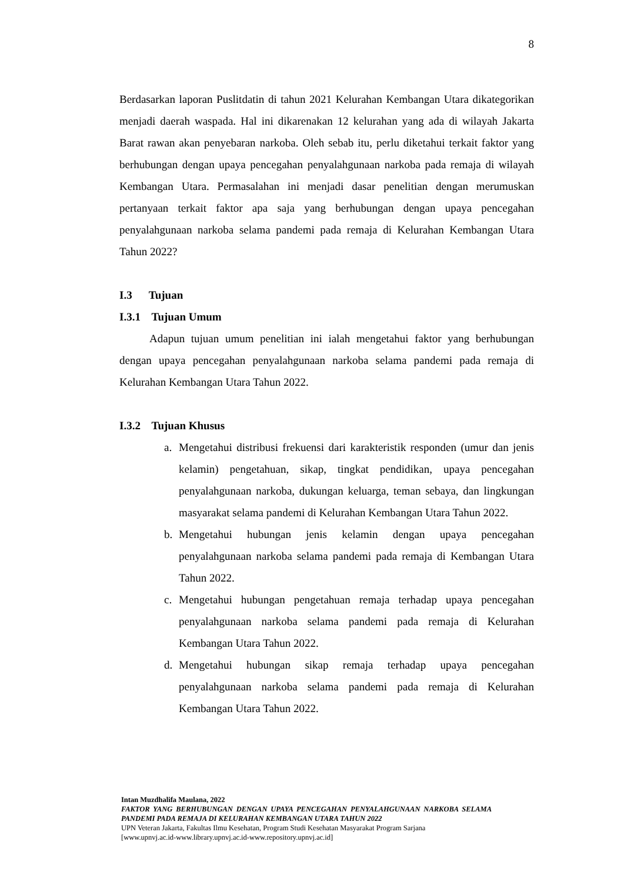8
Berdasarkan laporan Puslitdatin di tahun 2021 Kelurahan Kembangan Utara dikategorikan menjadi daerah waspada. Hal ini dikarenakan 12 kelurahan yang ada di wilayah Jakarta Barat rawan akan penyebaran narkoba. Oleh sebab itu, perlu diketahui terkait faktor yang berhubungan dengan upaya pencegahan penyalahgunaan narkoba pada remaja di wilayah Kembangan Utara. Permasalahan ini menjadi dasar penelitian dengan merumuskan pertanyaan terkait faktor apa saja yang berhubungan dengan upaya pencegahan penyalahgunaan narkoba selama pandemi pada remaja di Kelurahan Kembangan Utara Tahun 2022?
I.3 Tujuan
I.3.1 Tujuan Umum
Adapun tujuan umum penelitian ini ialah mengetahui faktor yang berhubungan dengan upaya pencegahan penyalahgunaan narkoba selama pandemi pada remaja di Kelurahan Kembangan Utara Tahun 2022.
I.3.2 Tujuan Khusus
a. Mengetahui distribusi frekuensi dari karakteristik responden (umur dan jenis kelamin) pengetahuan, sikap, tingkat pendidikan, upaya pencegahan penyalahgunaan narkoba, dukungan keluarga, teman sebaya, dan lingkungan masyarakat selama pandemi di Kelurahan Kembangan Utara Tahun 2022.
b. Mengetahui hubungan jenis kelamin dengan upaya pencegahan penyalahgunaan narkoba selama pandemi pada remaja di Kembangan Utara Tahun 2022.
c. Mengetahui hubungan pengetahuan remaja terhadap upaya pencegahan penyalahgunaan narkoba selama pandemi pada remaja di Kelurahan Kembangan Utara Tahun 2022.
d. Mengetahui hubungan sikap remaja terhadap upaya pencegahan penyalahgunaan narkoba selama pandemi pada remaja di Kelurahan Kembangan Utara Tahun 2022.
Intan Muzdhalifa Maulana, 2022
FAKTOR YANG BERHUBUNGAN DENGAN UPAYA PENCEGAHAN PENYALAHGUNAAN NARKOBA SELAMA PANDEMI PADA REMAJA DI KELURAHAN KEMBANGAN UTARA TAHUN 2022
UPN Veteran Jakarta, Fakultas Ilmu Kesehatan, Program Studi Kesehatan Masyarakat Program Sarjana
[www.upnvj.ac.id-www.library.upnvj.ac.id-www.repository.upnvj.ac.id]